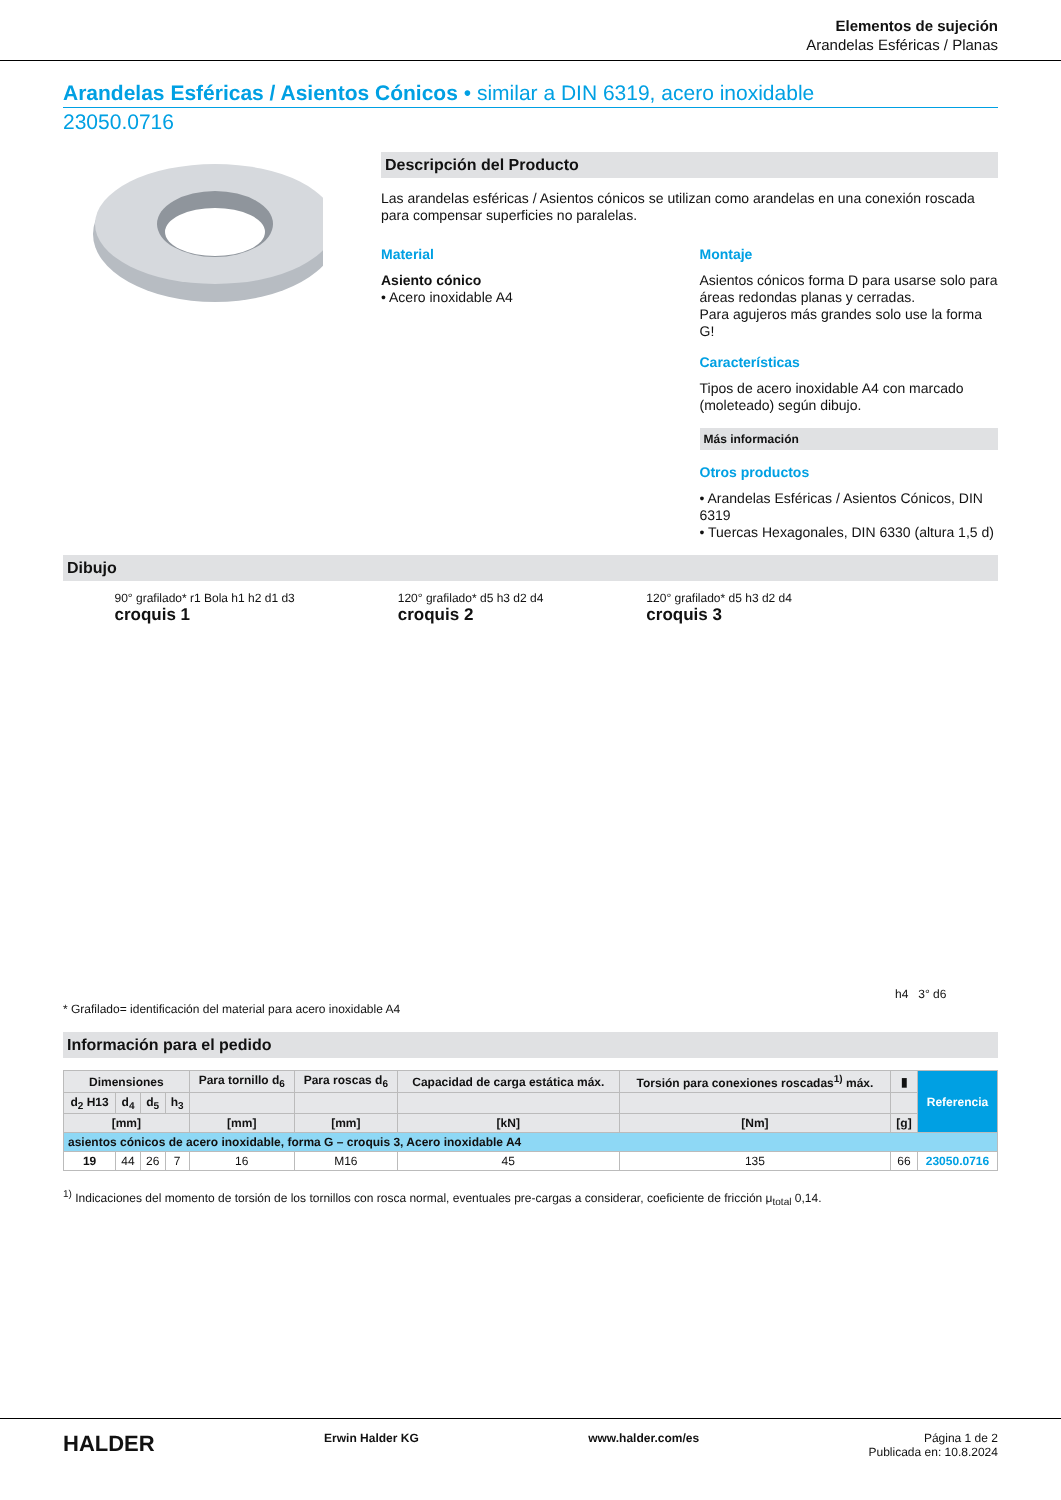Elementos de sujeción
Arandelas Esféricas / Planas
Arandelas Esféricas / Asientos Cónicos • similar a DIN 6319, acero inoxidable
23050.0716
Descripción del Producto
Las arandelas esféricas / Asientos cónicos se utilizan como arandelas en una conexión roscada para compensar superficies no paralelas.
Material
Asiento cónico
• Acero inoxidable A4
Montaje
Asientos cónicos forma D para usarse solo para áreas redondas planas y cerradas.
Para agujeros más grandes solo use la forma G!
Características
Tipos de acero inoxidable A4 con marcado (moleteado) según dibujo.
Más información
Otros productos
• Arandelas Esféricas / Asientos Cónicos, DIN 6319
• Tuercas Hexagonales, DIN 6330 (altura 1,5 d)
Dibujo
90° grafilado* r1 Bola h1 h2 d1 d3
croquis 1
120° grafilado* d5 h3 d2 d4
croquis 2
120° grafilado* d5 h3 d2 d4
croquis 3
h4 3° d6
* Grafilado= identificación del material para acero inoxidable A4
Información para el pedido
| Dimensiones | | | | Para tornillo d<sub>6</sub> | Para roscas d<sub>6</sub> | Capacidad de carga estática máx. | Torsión para conexiones roscadas<sup>1)</sup> máx. | ▮ | Referencia |
| --- | --- | --- | --- | --- | --- | --- | --- | --- | --- |
| d<sub>2</sub> H13 | d<sub>4</sub> | d<sub>5</sub> | h<sub>3</sub> | | | | | | |
| [mm] | | | | [mm] | [mm] | [kN] | [Nm] | [g] | |
| asientos cónicos de acero inoxidable, forma G – croquis 3, Acero inoxidable A4 | | | | | | | | | |
| 19 | 44 | 26 | 7 | 16 | M16 | 45 | 135 | 66 | 23050.0716 |
<sup>1)</sup> Indicaciones del momento de torsión de los tornillos con rosca normal, eventuales pre-cargas a considerar, coeficiente de fricción μ<sub>total</sub> 0,14.
HALDER Erwin Halder KG www.halder.com/es Página 1 de 2
Publicada en: 10.8.2024